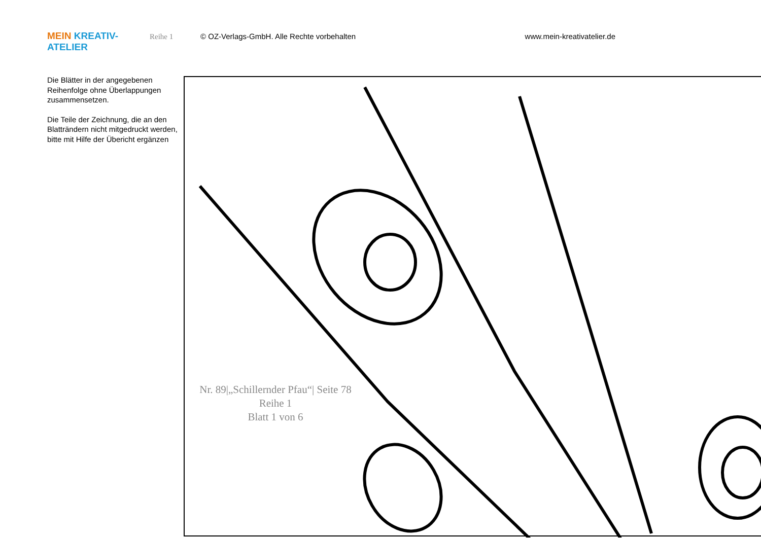MEIN KREATIV-ATELIER Reihe 1 © OZ-Verlags-GmbH. Alle Rechte vorbehalten www.mein-kreativatelier.de
Die Blätter in der angegebenen Reihenfolge ohne Überlappungen zusammensetzen.
Die Teile der Zeichnung, die an den Blatträndern nicht mitgedruckt werden, bitte mit Hilfe der Übericht ergänzen
Nr. 89|„Schillernder Pfau“| Seite 78
Reihe 1
Blatt 1 von 6